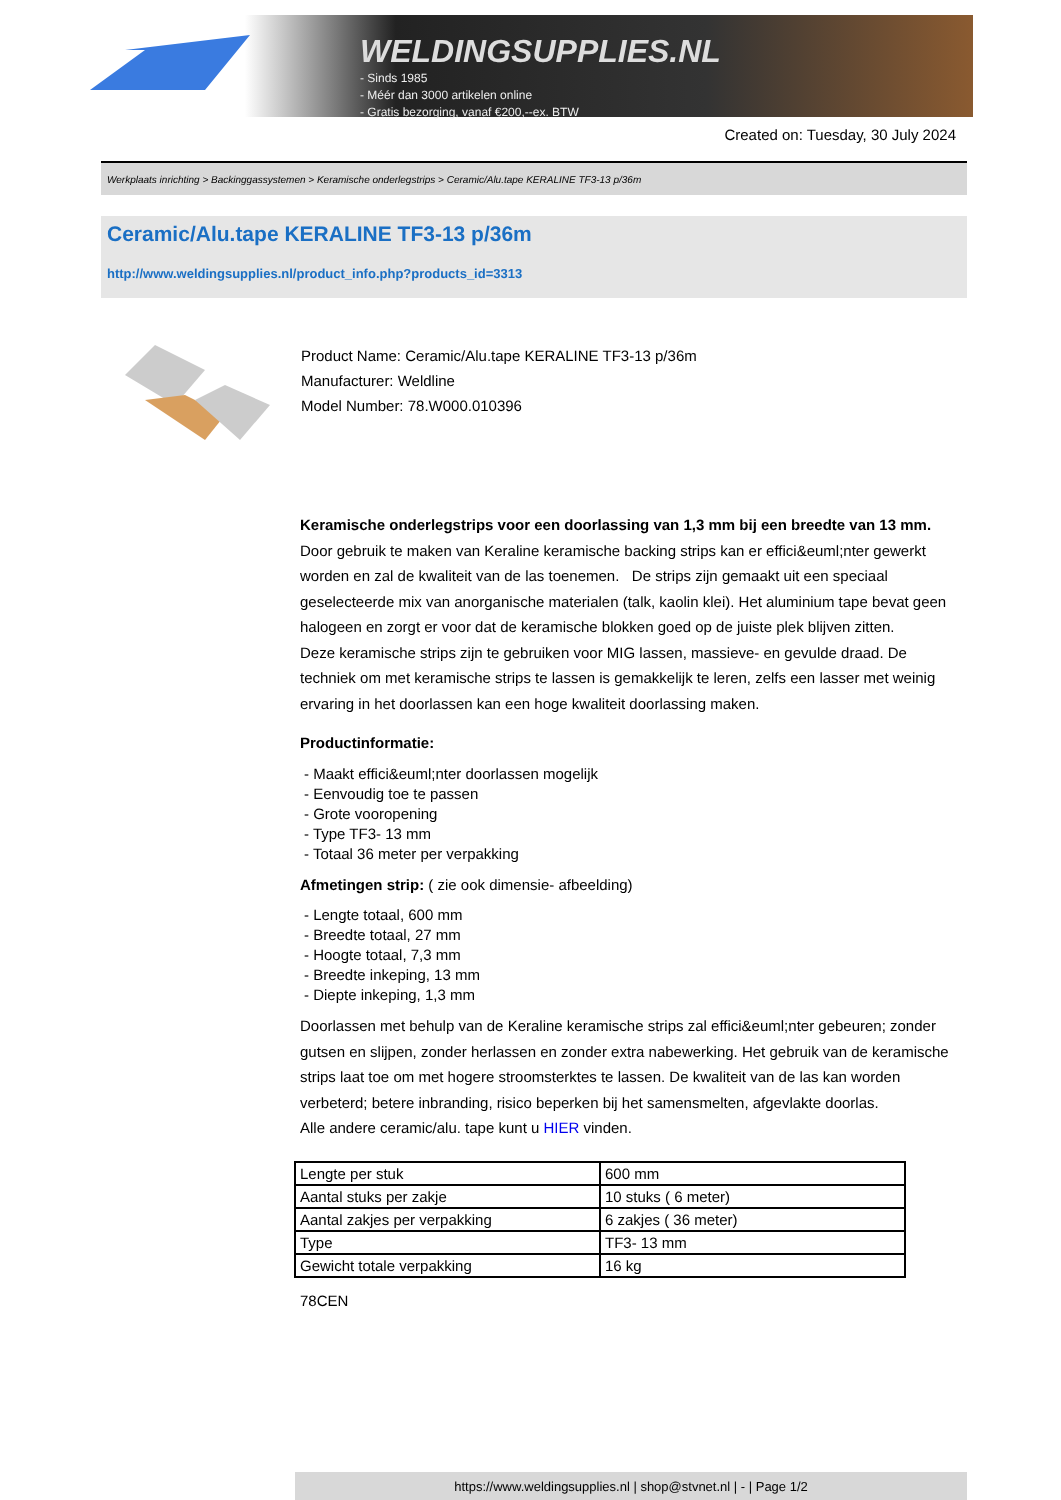WELDINGSUPPLIES.NL
- Sinds 1985
- Méér dan 3000 artikelen online
- Gratis bezorging, vanaf €200,--ex. BTW
Created on: Tuesday, 30 July 2024
Werkplaats inrichting > Backinggassystemen > Keramische onderlegstrips > Ceramic/Alu.tape KERALINE TF3-13 p/36m
Ceramic/Alu.tape KERALINE TF3-13 p/36m
http://www.weldingsupplies.nl/product_info.php?products_id=3313
Product Name: Ceramic/Alu.tape KERALINE TF3-13 p/36m
Manufacturer: Weldline
Model Number: 78.W000.010396
Keramische onderlegstrips voor een doorlassing van 1,3 mm bij een breedte van 13 mm. Door gebruik te maken van Keraline keramische backing strips kan er effici&euml;nter gewerkt worden en zal de kwaliteit van de las toenemen. De strips zijn gemaakt uit een speciaal geselecteerde mix van anorganische materialen (talk, kaolin klei). Het aluminium tape bevat geen halogeen en zorgt er voor dat de keramische blokken goed op de juiste plek blijven zitten.
Deze keramische strips zijn te gebruiken voor MIG lassen, massieve- en gevulde draad. De techniek om met keramische strips te lassen is gemakkelijk te leren, zelfs een lasser met weinig ervaring in het doorlassen kan een hoge kwaliteit doorlassing maken.
Productinformatie:
- Maakt effici&euml;nter doorlassen mogelijk
- Eenvoudig toe te passen
- Grote vooropening
- Type TF3- 13 mm
- Totaal 36 meter per verpakking
Afmetingen strip: ( zie ook dimensie- afbeelding)
- Lengte totaal, 600 mm
- Breedte totaal, 27 mm
- Hoogte totaal, 7,3 mm
- Breedte inkeping, 13 mm
- Diepte inkeping, 1,3 mm
Doorlassen met behulp van de Keraline keramische strips zal effici&euml;nter gebeuren; zonder gutsen en slijpen, zonder herlassen en zonder extra nabewerking. Het gebruik van de keramische strips laat toe om met hogere stroomsterktes te lassen. De kwaliteit van de las kan worden verbeterd; betere inbranding, risico beperken bij het samensmelten, afgevlakte doorlas.
Alle andere ceramic/alu. tape kunt u HIER vinden.
| Lengte per stuk | 600 mm |
| Aantal stuks per zakje | 10 stuks ( 6 meter) |
| Aantal zakjes per verpakking | 6 zakjes ( 36 meter) |
| Type | TF3- 13 mm |
| Gewicht totale verpakking | 16 kg |
78CEN
https://www.weldingsupplies.nl | shop@stvnet.nl | - | Page 1/2